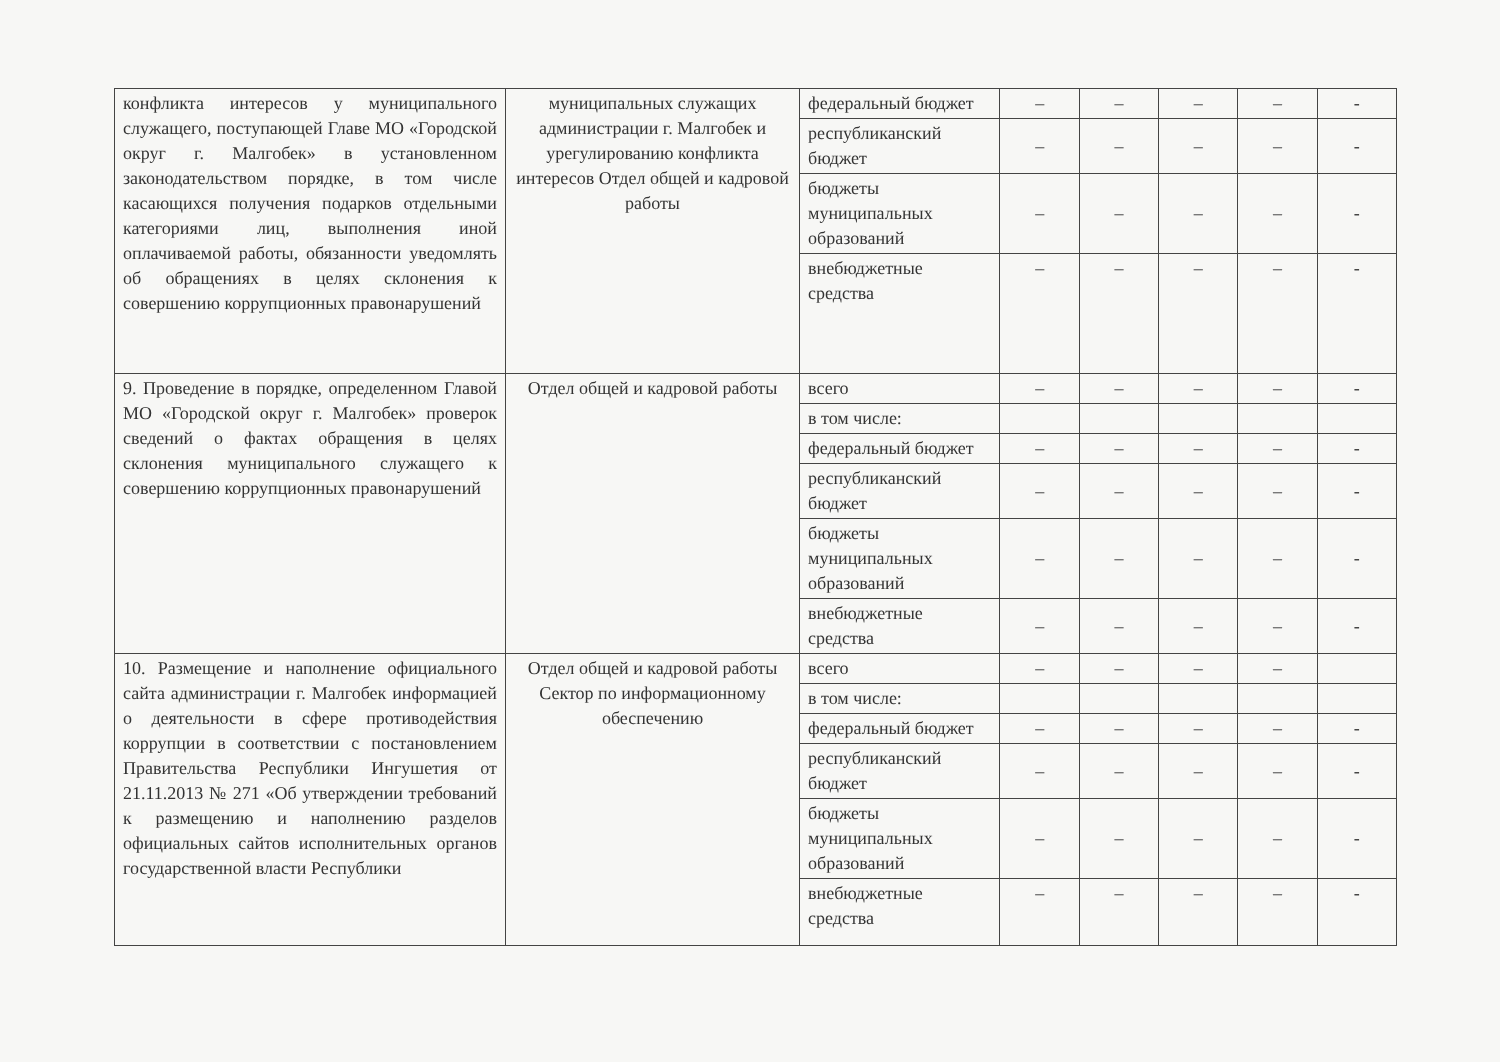| конфликта интересов у муниципального служащего, поступающей Главе МО «Городской округ г. Малгобек» в установленном законодательством порядке, в том числе касающихся получения подарков отдельными категориями лиц, выполнения иной оплачиваемой работы, обязанности уведомлять об обращениях в целях склонения к совершению коррупционных правонарушений | муниципальных служащих администрации г. Малгобек и урегулированию конфликта интересов Отдел общей и кадровой работы | федеральный бюджет | – | – | – | – | - |
| | | республиканский бюджет | – | – | – | – | - |
| | | бюджеты муниципальных образований | – | – | – | – | - |
| | | внебюджетные средства | – | – | – | – | - |
| 9. Проведение в порядке, определенном Главой МО «Городской округ г. Малгобек» проверок сведений о фактах обращения в целях склонения муниципального служащего к совершению коррупционных правонарушений | Отдел общей и кадровой работы | всего | – | – | – | – | - |
| | | в том числе: | | | | | |
| | | федеральный бюджет | – | – | – | – | - |
| | | республиканский бюджет | – | – | – | – | - |
| | | бюджеты муниципальных образований | – | – | – | – | - |
| | | внебюджетные средства | – | – | – | – | - |
| 10. Размещение и наполнение официального сайта администрации г. Малгобек информацией о деятельности в сфере противодействия коррупции в соответствии с постановлением Правительства Республики Ингушетия от 21.11.2013 № 271 «Об утверждении требований к размещению и наполнению разделов официальных сайтов исполнительных органов государственной власти Республики | Отдел общей и кадровой работы Сектор по информационному обеспечению | всего | – | – | – | – | |
| | | в том числе: | | | | | |
| | | федеральный бюджет | – | – | – | – | - |
| | | республиканский бюджет | – | – | – | – | - |
| | | бюджеты муниципальных образований | – | – | – | – | - |
| | | внебюджетные средства | – | – | – | – | - |